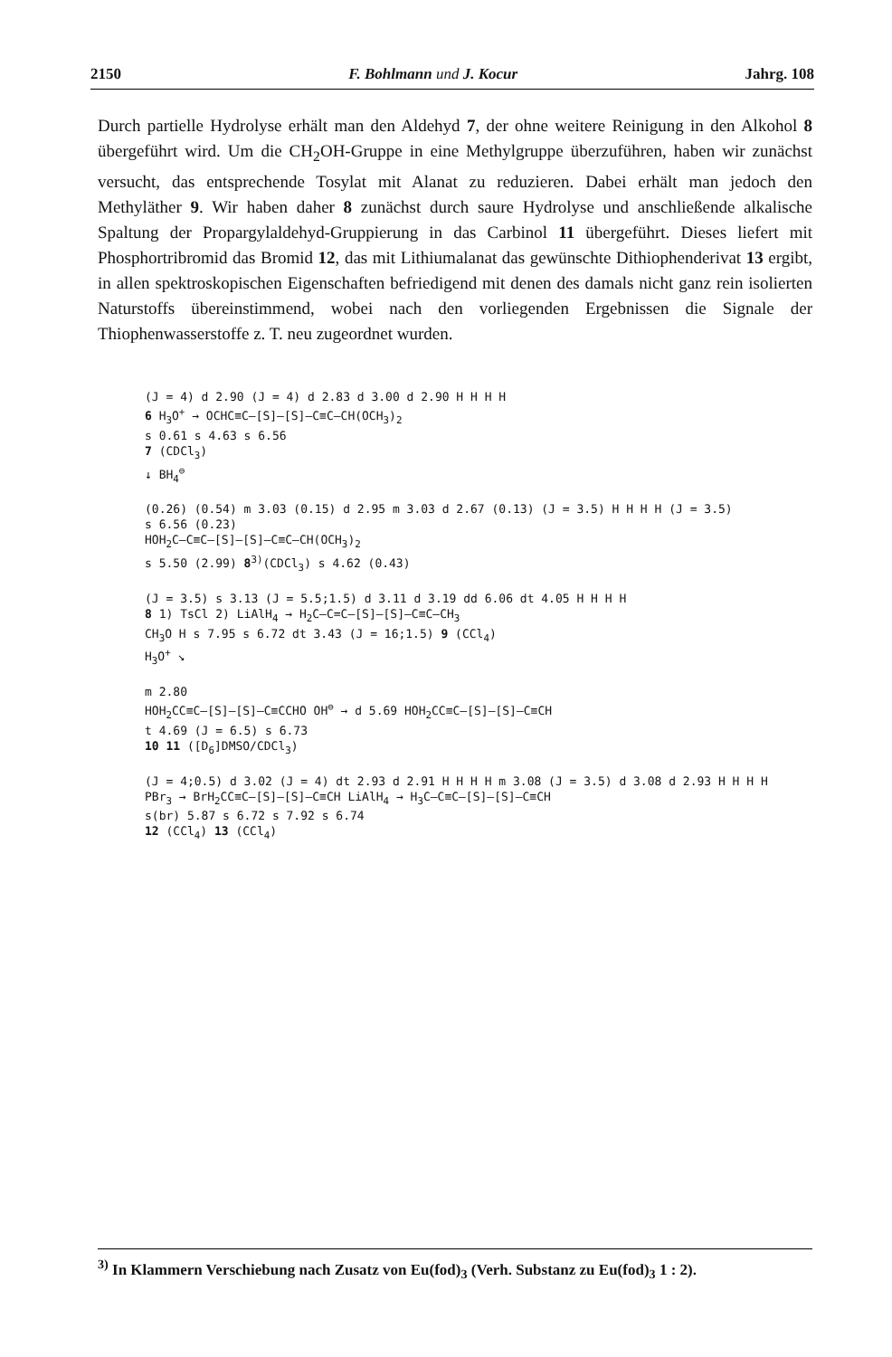2150 F. Bohlmann und J. Kocur Jahrg. 108
Durch partielle Hydrolyse erhält man den Aldehyd 7, der ohne weitere Reinigung in den Alkohol 8 übergeführt wird. Um die CH<sub>2</sub>OH-Gruppe in eine Methylgruppe überzuführen, haben wir zunächst versucht, das entsprechende Tosylat mit Alanat zu reduzieren. Dabei erhält man jedoch den Methyläther 9. Wir haben daher 8 zunächst durch saure Hydrolyse und anschließende alkalische Spaltung der Propargylaldehyd-Gruppierung in das Carbinol 11 übergeführt. Dieses liefert mit Phosphortribromid das Bromid 12, das mit Lithiumalanat das gewünschte Dithiophenderivat 13 ergibt, in allen spektroskopischen Eigenschaften befriedigend mit denen des damals nicht ganz rein isolierten Naturstoffs übereinstimmend, wobei nach den vorliegenden Ergebnissen die Signale der Thiophenwasserstoffe z. T. neu zugeordnet wurden.
(J = 4) d 2.90 (J = 4) d 2.83 d 3.00 d 2.90 H H H H
6 H<sub>3</sub>O<sup>+</sup> → OCHC≡C–[S]–[S]–C≡C–CH(OCH<sub>3</sub>)<sub>2</sub>
s 0.61 s 4.63 s 6.56
7 (CDCl<sub>3</sub>)
↓ BH<sub>4</sub><sup>⊖</sup>
(0.26) (0.54) m 3.03 (0.15) d 2.95 m 3.03 d 2.67 (0.13) (J = 3.5) H H H H (J = 3.5)
s 6.56 (0.23)
HOH<sub>2</sub>C–C≡C–[S]–[S]–C≡C–CH(OCH<sub>3</sub>)<sub>2</sub>
s 5.50 (2.99) 8<sup>3)</sup>(CDCl<sub>3</sub>) s 4.62 (0.43)
(J = 3.5) s 3.13 (J = 5.5;1.5) d 3.11 d 3.19 dd 6.06 dt 4.05 H H H H
8 1) TsCl 2) LiAlH<sub>4</sub> → H<sub>2</sub>C–C=C–[S]–[S]–C≡C–CH<sub>3</sub>
CH<sub>3</sub>O H s 7.95 s 6.72 dt 3.43 (J = 16;1.5) 9 (CCl<sub>4</sub>)
H<sub>3</sub>O<sup>+</sup> ↘
m 2.80
HOH<sub>2</sub>CC≡C–[S]–[S]–C≡CCHO OH<sup>⊖</sup> → d 5.69 HOH<sub>2</sub>CC≡C–[S]–[S]–C≡CH
t 4.69 (J = 6.5) s 6.73
10 11 ([D<sub>6</sub>]DMSO/CDCl<sub>3</sub>)
(J = 4;0.5) d 3.02 (J = 4) dt 2.93 d 2.91 H H H H m 3.08 (J = 3.5) d 3.08 d 2.93 H H H H
PBr<sub>3</sub> → BrH<sub>2</sub>CC≡C–[S]–[S]–C≡CH LiAlH<sub>4</sub> → H<sub>3</sub>C–C≡C–[S]–[S]–C≡CH
s(br) 5.87 s 6.72 s 7.92 s 6.74
12 (CCl<sub>4</sub>) 13 (CCl<sub>4</sub>)
<sup>3)</sup> In Klammern Verschiebung nach Zusatz von Eu(fod)<sub>3</sub> (Verh. Substanz zu Eu(fod)<sub>3</sub> 1 : 2).